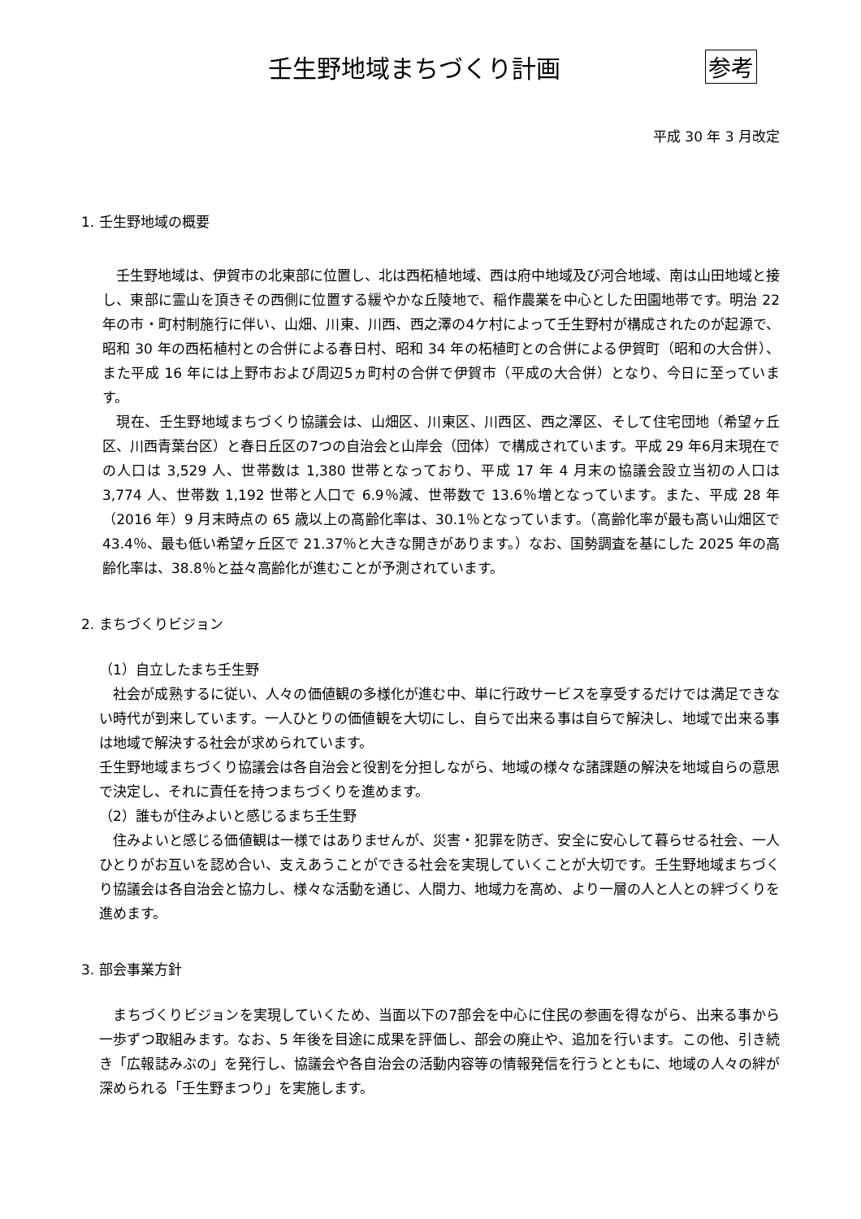壬生野地域まちづくり計画 参考
平成 30 年 3 月改定
1. 壬生野地域の概要
　壬生野地域は、伊賀市の北東部に位置し、北は西柘植地域、西は府中地域及び河合地域、南は山田地域と接し、東部に霊山を頂きその西側に位置する緩やかな丘陵地で、稲作農業を中心とした田園地帯です。明治 22 年の市・町村制施行に伴い、山畑、川東、川西、西之澤の4ケ村によって壬生野村が構成されたのが起源で、昭和 30 年の西柘植村との合併による春日村、昭和 34 年の柘植町との合併による伊賀町（昭和の大合併）、また平成 16 年には上野市および周辺5ヵ町村の合併で伊賀市（平成の大合併）となり、今日に至っています。
　現在、壬生野地域まちづくり協議会は、山畑区、川東区、川西区、西之澤区、そして住宅団地（希望ヶ丘区、川西青葉台区）と春日丘区の7つの自治会と山岸会（団体）で構成されています。平成 29 年6月末現在での人口は 3,529 人、世帯数は 1,380 世帯となっており、平成 17 年 4 月末の協議会設立当初の人口は 3,774 人、世帯数 1,192 世帯と人口で 6.9％減、世帯数で 13.6％増となっています。また、平成 28 年（2016 年）9 月末時点の 65 歳以上の高齢化率は、30.1％となっています。（高齢化率が最も高い山畑区で 43.4％、最も低い希望ヶ丘区で 21.37％と大きな開きがあります。）なお、国勢調査を基にした 2025 年の高齢化率は、38.8％と益々高齢化が進むことが予測されています。
2. まちづくりビジョン
（1）自立したまち壬生野
　社会が成熟するに従い、人々の価値観の多様化が進む中、単に行政サービスを享受するだけでは満足できない時代が到来しています。一人ひとりの価値観を大切にし、自らで出来る事は自らで解決し、地域で出来る事は地域で解決する社会が求められています。
壬生野地域まちづくり協議会は各自治会と役割を分担しながら、地域の様々な諸課題の解決を地域自らの意思で決定し、それに責任を持つまちづくりを進めます。
（2）誰もが住みよいと感じるまち壬生野
　住みよいと感じる価値観は一様ではありませんが、災害・犯罪を防ぎ、安全に安心して暮らせる社会、一人ひとりがお互いを認め合い、支えあうことができる社会を実現していくことが大切です。壬生野地域まちづくり協議会は各自治会と協力し、様々な活動を通じ、人間力、地域力を高め、より一層の人と人との絆づくりを進めます。
3. 部会事業方針
　まちづくりビジョンを実現していくため、当面以下の7部会を中心に住民の参画を得ながら、出来る事から一歩ずつ取組みます。なお、5 年後を目途に成果を評価し、部会の廃止や、追加を行います。この他、引き続き「広報誌みぶの」を発行し、協議会や各自治会の活動内容等の情報発信を行うとともに、地域の人々の絆が深められる「壬生野まつり」を実施します。